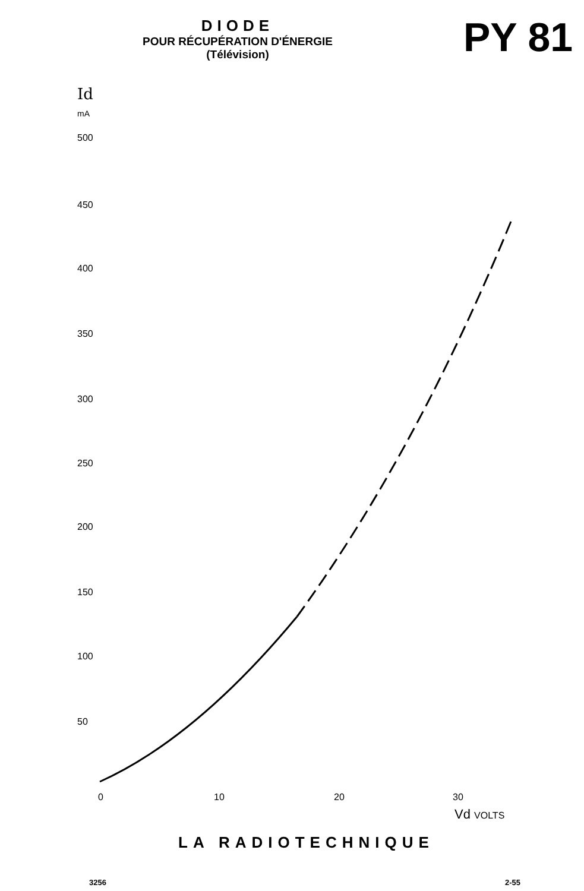DIODE
POUR RÉCUPÉRATION D'ÉNERGIE
(Télévision)
PY 81
Id
mA
500
450
400
350
300
250
200
150
100
50
0 10 20 30
Vd VOLTS
LA RADIOTECHNIQUE
3256 2-55